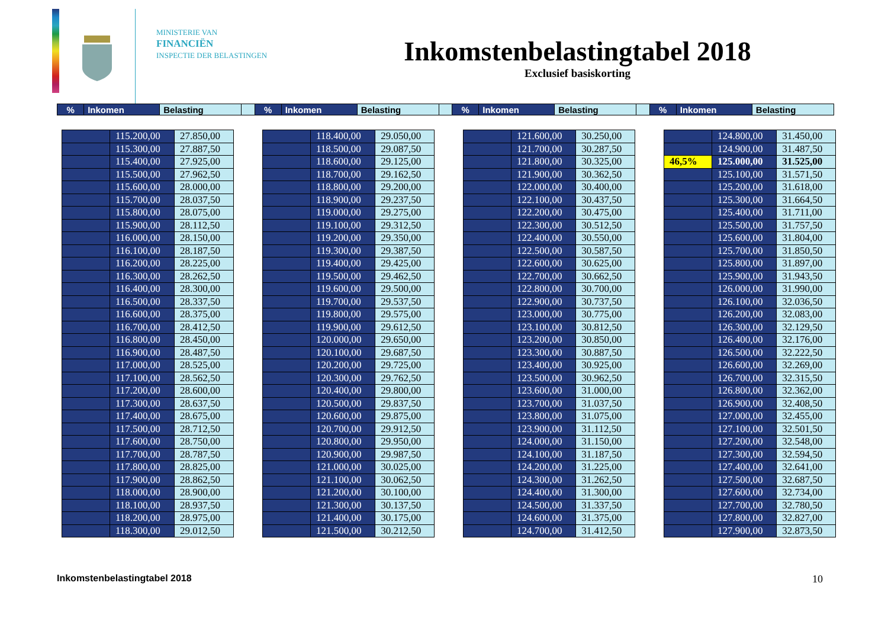MINISTERIE VAN
FINANCIËN
INSPECTIE DER BELASTINGEN
Inkomstenbelastingtabel 2018
Exclusief basiskorting
| % | Inkomen | Belasting | | % | Inkomen | Belasting | | % | Inkomen | Belasting | | % | Inkomen | Belasting |
| | 115.200,00 | 27.850,00 |
| | 115.300,00 | 27.887,50 |
| | 115.400,00 | 27.925,00 |
| | 115.500,00 | 27.962,50 |
| | 115.600,00 | 28.000,00 |
| | 115.700,00 | 28.037,50 |
| | 115.800,00 | 28.075,00 |
| | 115.900,00 | 28.112,50 |
| | 116.000,00 | 28.150,00 |
| | 116.100,00 | 28.187,50 |
| | 116.200,00 | 28.225,00 |
| | 116.300,00 | 28.262,50 |
| | 116.400,00 | 28.300,00 |
| | 116.500,00 | 28.337,50 |
| | 116.600,00 | 28.375,00 |
| | 116.700,00 | 28.412,50 |
| | 116.800,00 | 28.450,00 |
| | 116.900,00 | 28.487,50 |
| | 117.000,00 | 28.525,00 |
| | 117.100,00 | 28.562,50 |
| | 117.200,00 | 28.600,00 |
| | 117.300,00 | 28.637,50 |
| | 117.400,00 | 28.675,00 |
| | 117.500,00 | 28.712,50 |
| | 117.600,00 | 28.750,00 |
| | 117.700,00 | 28.787,50 |
| | 117.800,00 | 28.825,00 |
| | 117.900,00 | 28.862,50 |
| | 118.000,00 | 28.900,00 |
| | 118.100,00 | 28.937,50 |
| | 118.200,00 | 28.975,00 |
| | 118.300,00 | 29.012,50 |
| | 118.400,00 | 29.050,00 |
| | 118.500,00 | 29.087,50 |
| | 118.600,00 | 29.125,00 |
| | 118.700,00 | 29.162,50 |
| | 118.800,00 | 29.200,00 |
| | 118.900,00 | 29.237,50 |
| | 119.000,00 | 29.275,00 |
| | 119.100,00 | 29.312,50 |
| | 119.200,00 | 29.350,00 |
| | 119.300,00 | 29.387,50 |
| | 119.400,00 | 29.425,00 |
| | 119.500,00 | 29.462,50 |
| | 119.600,00 | 29.500,00 |
| | 119.700,00 | 29.537,50 |
| | 119.800,00 | 29.575,00 |
| | 119.900,00 | 29.612,50 |
| | 120.000,00 | 29.650,00 |
| | 120.100,00 | 29.687,50 |
| | 120.200,00 | 29.725,00 |
| | 120.300,00 | 29.762,50 |
| | 120.400,00 | 29.800,00 |
| | 120.500,00 | 29.837,50 |
| | 120.600,00 | 29.875,00 |
| | 120.700,00 | 29.912,50 |
| | 120.800,00 | 29.950,00 |
| | 120.900,00 | 29.987,50 |
| | 121.000,00 | 30.025,00 |
| | 121.100,00 | 30.062,50 |
| | 121.200,00 | 30.100,00 |
| | 121.300,00 | 30.137,50 |
| | 121.400,00 | 30.175,00 |
| | 121.500,00 | 30.212,50 |
| | 121.600,00 | 30.250,00 |
| | 121.700,00 | 30.287,50 |
| | 121.800,00 | 30.325,00 |
| | 121.900,00 | 30.362,50 |
| | 122.000,00 | 30.400,00 |
| | 122.100,00 | 30.437,50 |
| | 122.200,00 | 30.475,00 |
| | 122.300,00 | 30.512,50 |
| | 122.400,00 | 30.550,00 |
| | 122.500,00 | 30.587,50 |
| | 122.600,00 | 30.625,00 |
| | 122.700,00 | 30.662,50 |
| | 122.800,00 | 30.700,00 |
| | 122.900,00 | 30.737,50 |
| | 123.000,00 | 30.775,00 |
| | 123.100,00 | 30.812,50 |
| | 123.200,00 | 30.850,00 |
| | 123.300,00 | 30.887,50 |
| | 123.400,00 | 30.925,00 |
| | 123.500,00 | 30.962,50 |
| | 123.600,00 | 31.000,00 |
| | 123.700,00 | 31.037,50 |
| | 123.800,00 | 31.075,00 |
| | 123.900,00 | 31.112,50 |
| | 124.000,00 | 31.150,00 |
| | 124.100,00 | 31.187,50 |
| | 124.200,00 | 31.225,00 |
| | 124.300,00 | 31.262,50 |
| | 124.400,00 | 31.300,00 |
| | 124.500,00 | 31.337,50 |
| | 124.600,00 | 31.375,00 |
| | 124.700,00 | 31.412,50 |
| | 124.800,00 | 31.450,00 |
| | 124.900,00 | 31.487,50 |
| 46,5% | 125.000,00 | 31.525,00 |
| | 125.100,00 | 31.571,50 |
| | 125.200,00 | 31.618,00 |
| | 125.300,00 | 31.664,50 |
| | 125.400,00 | 31.711,00 |
| | 125.500,00 | 31.757,50 |
| | 125.600,00 | 31.804,00 |
| | 125.700,00 | 31.850,50 |
| | 125.800,00 | 31.897,00 |
| | 125.900,00 | 31.943,50 |
| | 126.000,00 | 31.990,00 |
| | 126.100,00 | 32.036,50 |
| | 126.200,00 | 32.083,00 |
| | 126.300,00 | 32.129,50 |
| | 126.400,00 | 32.176,00 |
| | 126.500,00 | 32.222,50 |
| | 126.600,00 | 32.269,00 |
| | 126.700,00 | 32.315,50 |
| | 126.800,00 | 32.362,00 |
| | 126.900,00 | 32.408,50 |
| | 127.000,00 | 32.455,00 |
| | 127.100,00 | 32.501,50 |
| | 127.200,00 | 32.548,00 |
| | 127.300,00 | 32.594,50 |
| | 127.400,00 | 32.641,00 |
| | 127.500,00 | 32.687,50 |
| | 127.600,00 | 32.734,00 |
| | 127.700,00 | 32.780,50 |
| | 127.800,00 | 32.827,00 |
| | 127.900,00 | 32.873,50 |
Inkomstenbelastingtabel 2018 10